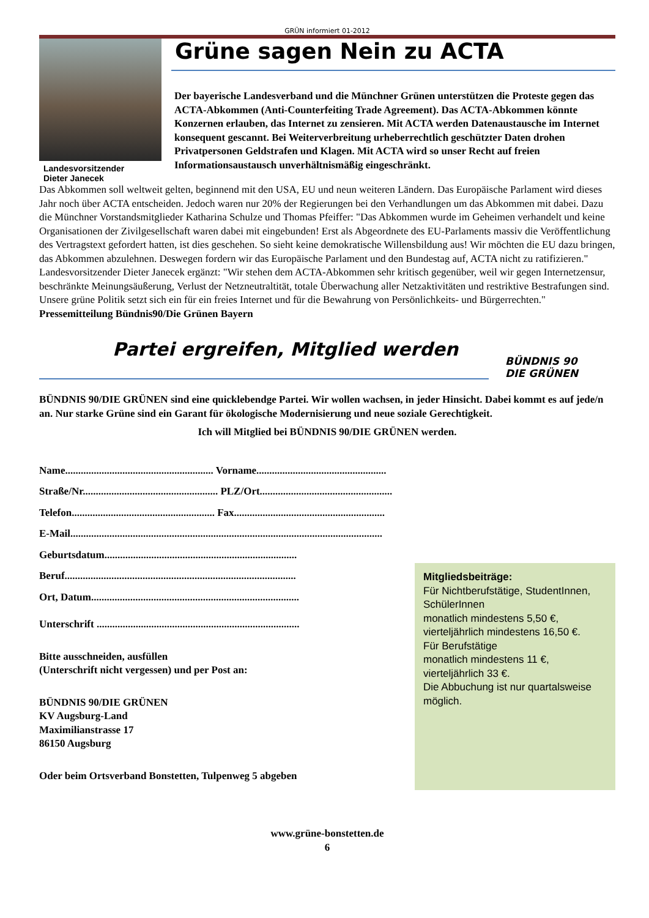GRÜN informiert 01-2012
Landesvorsitzender
Dieter Janecek
Grüne sagen Nein zu ACTA
Der bayerische Landesverband und die Münchner Grünen unterstützen die Proteste gegen das ACTA-Abkommen (Anti-Counterfeiting Trade Agreement). Das ACTA-Abkommen könnte Konzernen erlauben, das Internet zu zensieren. Mit ACTA werden Datenaustausche im Internet konsequent gescannt. Bei Weiterverbreitung urheberrechtlich geschützter Daten drohen Privatpersonen Geldstrafen und Klagen. Mit ACTA wird so unser Recht auf freien Informationsaustausch unverhältnismäßig eingeschränkt.
Das Abkommen soll weltweit gelten, beginnend mit den USA, EU und neun weiteren Ländern. Das Europäische Parlament wird dieses Jahr noch über ACTA entscheiden. Jedoch waren nur 20% der Regierungen bei den Verhandlungen um das Abkommen mit dabei. Dazu die Münchner Vorstandsmitglieder Katharina Schulze und Thomas Pfeiffer: "Das Abkommen wurde im Geheimen verhandelt und keine Organisationen der Zivilgesellschaft waren dabei mit eingebunden! Erst als Abgeordnete des EU-Parlaments massiv die Veröffentlichung des Vertragstext gefordert hatten, ist dies geschehen. So sieht keine demokratische Willensbildung aus! Wir möchten die EU dazu bringen, das Abkommen abzulehnen. Deswegen fordern wir das Europäische Parlament und den Bundestag auf, ACTA nicht zu ratifizieren."
Landesvorsitzender Dieter Janecek ergänzt: "Wir stehen dem ACTA-Abkommen sehr kritisch gegenüber, weil wir gegen Internetzensur, beschränkte Meinungsäußerung, Verlust der Netzneutraltität, totale Überwachung aller Netzaktivitäten und restriktive Bestrafungen sind. Unsere grüne Politik setzt sich ein für ein freies Internet und für die Bewahrung von Persönlichkeits- und Bürgerrechten."
Pressemitteilung Bündnis90/Die Grünen Bayern
Partei ergreifen, Mitglied werden
BÜNDNIS 90
DIE GRÜNEN
BÜNDNIS 90/DIE GRÜNEN sind eine quicklebendge Partei. Wir wollen wachsen, in jeder Hinsicht. Dabei kommt es auf jede/n an. Nur starke Grüne sind ein Garant für ökologische Modernisierung und neue soziale Gerechtigkeit.
Ich will Mitglied bei BÜNDNIS 90/DIE GRÜNEN werden.
Name......................................................... Vorname..................................................
Straße/Nr.................................................... PLZ/Ort...................................................
Telefon....................................................... Fax..........................................................
E-Mail........................................................................................................................
Geburtsdatum..........................................................................
Beruf.........................................................................................
Ort, Datum................................................................................
Unterschrift ..............................................................................
Bitte ausschneiden, ausfüllen
(Unterschrift nicht vergessen) und per Post an:
BÜNDNIS 90/DIE GRÜNEN
KV Augsburg-Land
Maximilianstrasse 17
86150 Augsburg
Oder beim Ortsverband Bonstetten, Tulpenweg 5 abgeben
Mitgliedsbeiträge:
Für Nichtberufstätige, StudentInnen, SchülerInnen
monatlich mindestens 5,50 €,
vierteljährlich mindestens 16,50 €.
Für Berufstätige
monatlich mindestens 11 €,
vierteljährlich 33 €.
Die Abbuchung ist nur quartalsweise möglich.
www.grüne-bonstetten.de
6